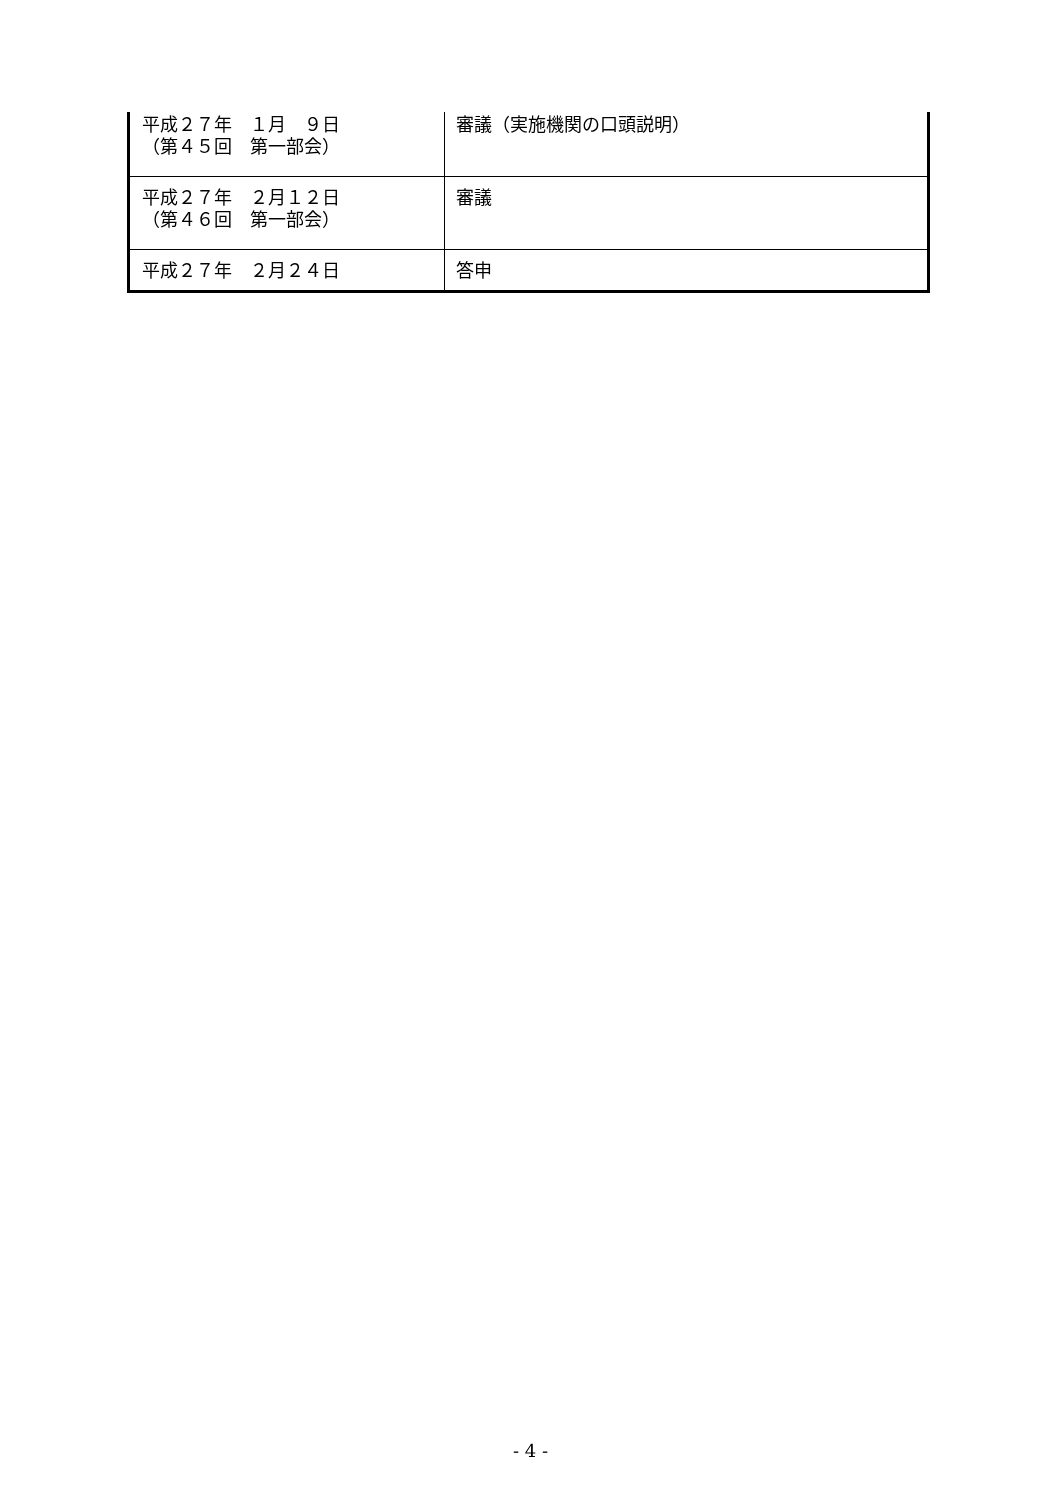| 平成２７年 １月 ９日 （第４５回 第一部会） | 審議（実施機関の口頭説明） |
| 平成２７年 ２月１２日 （第４６回 第一部会） | 審議 |
| 平成２７年 ２月２４日 | 答申 |
- 4 -